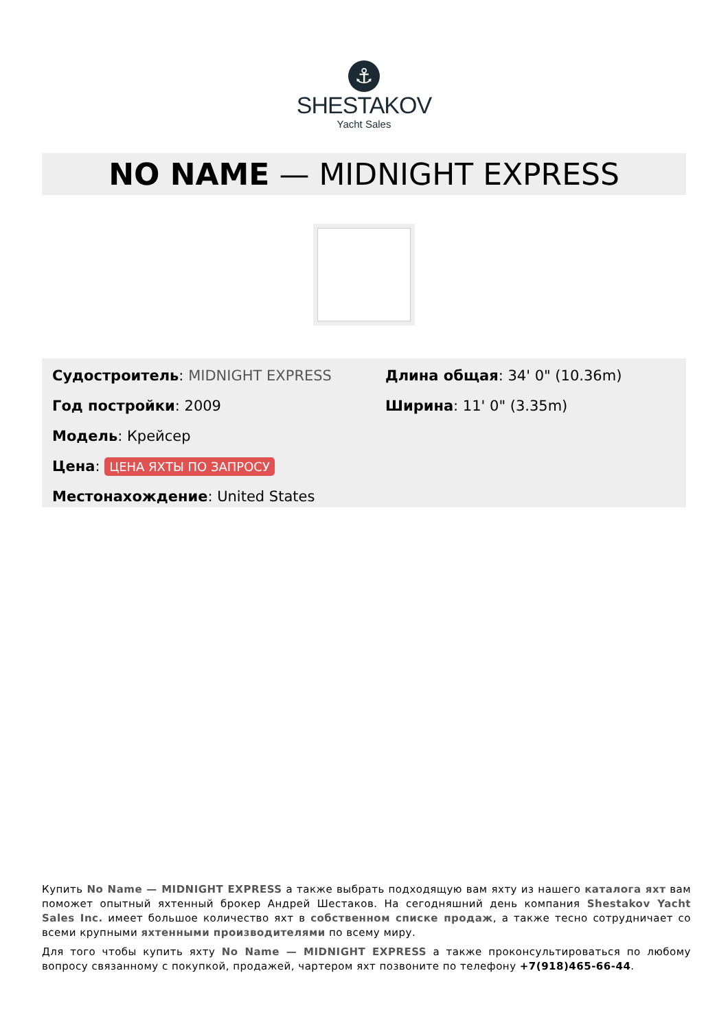⚓
SHESTAKOV
Yacht Sales
NO NAME — MIDNIGHT EXPRESS
Судостроитель: MIDNIGHT EXPRESS
Год постройки: 2009
Модель: Крейсер
Цена: ЦЕНА ЯХТЫ ПО ЗАПРОСУ
Местонахождение: United States
Длина общая: 34' 0" (10.36m)
Ширина: 11' 0" (3.35m)
Купить No Name — MIDNIGHT EXPRESS а также выбрать подходящую вам яхту из нашего каталога яхт вам поможет опытный яхтенный брокер Андрей Шестаков. На сегодняшний день компания Shestakov Yacht Sales Inc. имеет большое количество яхт в собственном списке продаж, а также тесно сотрудничает со всеми крупными яхтенными производителями по всему миру.
Для того чтобы купить яхту No Name — MIDNIGHT EXPRESS а также проконсультироваться по любому вопросу связанному с покупкой, продажей, чартером яхт позвоните по телефону +7(918)465-66-44.